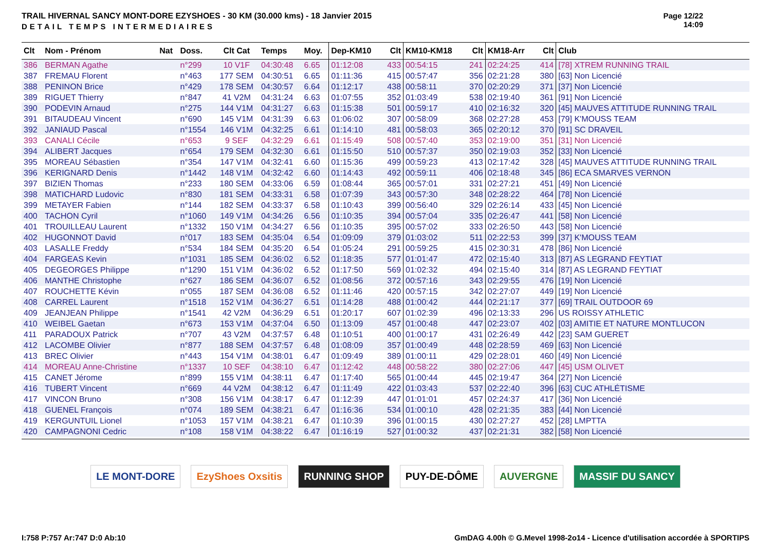TRAIL HIVERNAL SANCY MONT-DORE EZYSHOES - 30 KM (30.000 kms) - 18 Janvier 2015
DETAIL TEMPS INTERMEDIAIRES
Page 12/22
14:09
| Clt | Nom - Prénom | Nat | Doss. | Clt Cat | Temps | Moy. | Dep-KM10 | Clt | KM10-KM18 | Clt | KM18-Arr | Clt | Club |
| --- | --- | --- | --- | --- | --- | --- | --- | --- | --- | --- | --- | --- | --- |
| 386 | BERMAN Agathe | | n°299 | 10 V1F | 04:30:48 | 6.65 | 01:12:08 | 433 | 00:54:15 | 241 | 02:24:25 | 414 | [78] XTREM RUNNING TRAIL |
| 387 | FREMAU Florent | | n°463 | 177 SEM | 04:30:51 | 6.65 | 01:11:36 | 415 | 00:57:47 | 356 | 02:21:28 | 380 | [63] Non Licencié |
| 388 | PENINON Brice | | n°429 | 178 SEM | 04:30:57 | 6.64 | 01:12:17 | 438 | 00:58:11 | 370 | 02:20:29 | 371 | [37] Non Licencié |
| 389 | RIGUET Thierry | | n°847 | 41 V2M | 04:31:24 | 6.63 | 01:07:55 | 352 | 01:03:49 | 538 | 02:19:40 | 361 | [91] Non Licencié |
| 390 | PODEVIN Arnaud | | n°275 | 144 V1M | 04:31:27 | 6.63 | 01:15:38 | 501 | 00:59:17 | 410 | 02:16:32 | 320 | [45] MAUVES ATTITUDE RUNNING TRAIL |
| 391 | BITAUDEAU Vincent | | n°690 | 145 V1M | 04:31:39 | 6.63 | 01:06:02 | 307 | 00:58:09 | 368 | 02:27:28 | 453 | [79] K'MOUSS TEAM |
| 392 | JANIAUD Pascal | | n°1554 | 146 V1M | 04:32:25 | 6.61 | 01:14:10 | 481 | 00:58:03 | 365 | 02:20:12 | 370 | [91] SC DRAVEIL |
| 393 | CANALI Cécile | | n°653 | 9 SEF | 04:32:29 | 6.61 | 01:15:49 | 508 | 00:57:40 | 353 | 02:19:00 | 351 | [31] Non Licencié |
| 394 | ALIBERT Jacques | | n°654 | 179 SEM | 04:32:30 | 6.61 | 01:15:50 | 510 | 00:57:37 | 350 | 02:19:03 | 352 | [33] Non Licencié |
| 395 | MOREAU Sébastien | | n°354 | 147 V1M | 04:32:41 | 6.60 | 01:15:36 | 499 | 00:59:23 | 413 | 02:17:42 | 328 | [45] MAUVES ATTITUDE RUNNING TRAIL |
| 396 | KERIGNARD Denis | | n°1442 | 148 V1M | 04:32:42 | 6.60 | 01:14:43 | 492 | 00:59:11 | 406 | 02:18:48 | 345 | [86] ECA SMARVES VERNON |
| 397 | BIZIEN Thomas | | n°233 | 180 SEM | 04:33:06 | 6.59 | 01:08:44 | 365 | 00:57:01 | 331 | 02:27:21 | 451 | [49] Non Licencié |
| 398 | MATICHARD Ludovic | | n°830 | 181 SEM | 04:33:31 | 6.58 | 01:07:39 | 343 | 00:57:30 | 348 | 02:28:22 | 464 | [78] Non Licencié |
| 399 | METAYER Fabien | | n°144 | 182 SEM | 04:33:37 | 6.58 | 01:10:43 | 399 | 00:56:40 | 329 | 02:26:14 | 433 | [45] Non Licencié |
| 400 | TACHON Cyril | | n°1060 | 149 V1M | 04:34:26 | 6.56 | 01:10:35 | 394 | 00:57:04 | 335 | 02:26:47 | 441 | [58] Non Licencié |
| 401 | TROUILLEAU Laurent | | n°1332 | 150 V1M | 04:34:27 | 6.56 | 01:10:35 | 395 | 00:57:02 | 333 | 02:26:50 | 443 | [58] Non Licencié |
| 402 | HUGONNOT David | | n°017 | 183 SEM | 04:35:04 | 6.54 | 01:09:09 | 379 | 01:03:02 | 511 | 02:22:53 | 399 | [37] K'MOUSS TEAM |
| 403 | LASALLE Freddy | | n°534 | 184 SEM | 04:35:20 | 6.54 | 01:05:24 | 291 | 00:59:25 | 415 | 02:30:31 | 478 | [86] Non Licencié |
| 404 | FARGEAS Kevin | | n°1031 | 185 SEM | 04:36:02 | 6.52 | 01:18:35 | 577 | 01:01:47 | 472 | 02:15:40 | 313 | [87] AS LEGRAND FEYTIAT |
| 405 | DEGEORGES Philippe | | n°1290 | 151 V1M | 04:36:02 | 6.52 | 01:17:50 | 569 | 01:02:32 | 494 | 02:15:40 | 314 | [87] AS LEGRAND FEYTIAT |
| 406 | MANTHE Christophe | | n°627 | 186 SEM | 04:36:07 | 6.52 | 01:08:56 | 372 | 00:57:16 | 343 | 02:29:55 | 476 | [19] Non Licencié |
| 407 | ROUCHETTE Kévin | | n°055 | 187 SEM | 04:36:08 | 6.52 | 01:11:46 | 420 | 00:57:15 | 342 | 02:27:07 | 449 | [19] Non Licencié |
| 408 | CARREL Laurent | | n°1518 | 152 V1M | 04:36:27 | 6.51 | 01:14:28 | 488 | 01:00:42 | 444 | 02:21:17 | 377 | [69] TRAIL OUTDOOR 69 |
| 409 | JEANJEAN Philippe | | n°1541 | 42 V2M | 04:36:29 | 6.51 | 01:20:17 | 607 | 01:02:39 | 496 | 02:13:33 | 296 | US ROISSY ATHLETIC |
| 410 | WEIBEL Gaetan | | n°673 | 153 V1M | 04:37:04 | 6.50 | 01:13:09 | 457 | 01:00:48 | 447 | 02:23:07 | 402 | [03] AMITIE ET NATURE MONTLUCON |
| 411 | PARADOUX Patrick | | n°707 | 43 V2M | 04:37:57 | 6.48 | 01:10:51 | 400 | 01:00:17 | 431 | 02:26:49 | 442 | [23] SAM GUERET |
| 412 | LACOMBE Olivier | | n°877 | 188 SEM | 04:37:57 | 6.48 | 01:08:09 | 357 | 01:00:49 | 448 | 02:28:59 | 469 | [63] Non Licencié |
| 413 | BREC Olivier | | n°443 | 154 V1M | 04:38:01 | 6.47 | 01:09:49 | 389 | 01:00:11 | 429 | 02:28:01 | 460 | [49] Non Licencié |
| 414 | MOREAU Anne-Christine | | n°1337 | 10 SEF | 04:38:10 | 6.47 | 01:12:42 | 448 | 00:58:22 | 380 | 02:27:06 | 447 | [45] USM OLIVET |
| 415 | CANET Jérome | | n°899 | 155 V1M | 04:38:11 | 6.47 | 01:17:40 | 565 | 01:00:44 | 445 | 02:19:47 | 364 | [27] Non Licencié |
| 416 | TUBERT Vincent | | n°669 | 44 V2M | 04:38:12 | 6.47 | 01:11:49 | 422 | 01:03:43 | 537 | 02:22:40 | 396 | [63] CUC ATHLÉTISME |
| 417 | VINCON Bruno | | n°308 | 156 V1M | 04:38:17 | 6.47 | 01:12:39 | 447 | 01:01:01 | 457 | 02:24:37 | 417 | [36] Non Licencié |
| 418 | GUENEL François | | n°074 | 189 SEM | 04:38:21 | 6.47 | 01:16:36 | 534 | 01:00:10 | 428 | 02:21:35 | 383 | [44] Non Licencié |
| 419 | KERGUNTUIL Lionel | | n°1053 | 157 V1M | 04:38:21 | 6.47 | 01:10:39 | 396 | 01:00:15 | 430 | 02:27:27 | 452 | [28] LMPTTA |
| 420 | CAMPAGNONI Cedric | | n°108 | 158 V1M | 04:38:22 | 6.47 | 01:16:19 | 527 | 01:00:32 | 437 | 02:21:31 | 382 | [58] Non Licencié |
LE MONT-DORE EzyShoes Oxsitis RUNNING SHOP PUY-DE-DÔME AUVERGNE MASSIF DU SANCY
I:758 P:757 Ar:747 D:0 Ab:10 GmDAG 4.00h © G.Mevel 1998-2o14 - Licence d'utilisation accordée à SPORTIPS